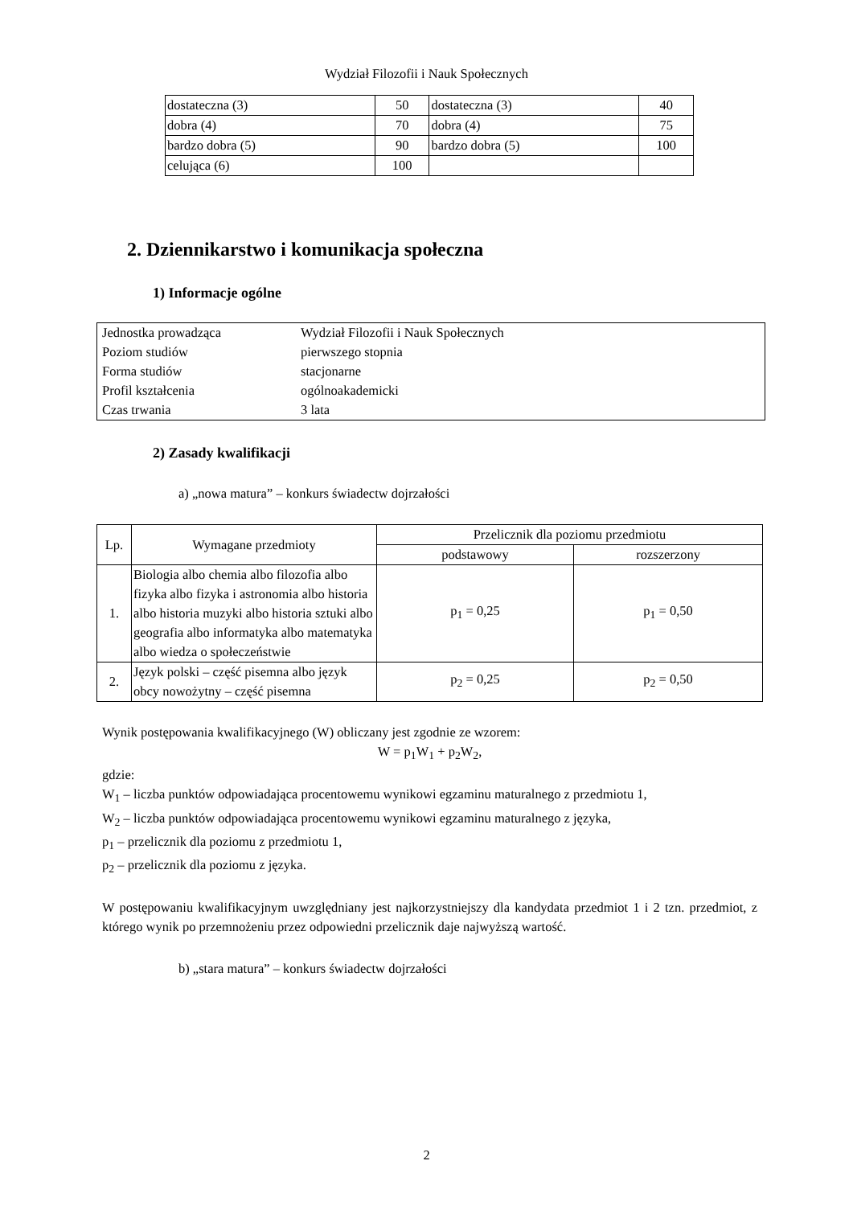Wydział Filozofii i Nauk Społecznych
| dostateczna (3) | 50 | dostateczna (3) | 40 |
| dobra (4) | 70 | dobra (4) | 75 |
| bardzo dobra (5) | 90 | bardzo dobra (5) | 100 |
| celująca (6) | 100 | | |
2. Dziennikarstwo i komunikacja społeczna
1) Informacje ogólne
| Jednostka prowadząca | Wydział Filozofii i Nauk Społecznych |
| Poziom studiów | pierwszego stopnia |
| Forma studiów | stacjonarne |
| Profil kształcenia | ogólnoakademicki |
| Czas trwania | 3 lata |
2) Zasady kwalifikacji
a) „nowa matura” – konkurs świadectw dojrzałości
| Lp. | Wymagane przedmioty | Przelicznik dla poziomu przedmiotu | |
| --- | --- | --- | --- |
| | | podstawowy | rozszerzony |
| 1. | Biologia albo chemia albo filozofia albo fizyka albo fizyka i astronomia albo historia albo historia muzyki albo historia sztuki albo geografia albo informatyka albo matematyka albo wiedza o społeczeństwie | p<sub>1</sub> = 0,25 | p<sub>1</sub> = 0,50 |
| 2. | Język polski – część pisemna albo język obcy nowożytny – część pisemna | p<sub>2</sub> = 0,25 | p<sub>2</sub> = 0,50 |
Wynik postępowania kwalifikacyjnego (W) obliczany jest zgodnie ze wzorem:
W = p<sub>1</sub>W<sub>1</sub> + p<sub>2</sub>W<sub>2</sub>,
gdzie:
W<sub>1</sub> – liczba punktów odpowiadająca procentowemu wynikowi egzaminu maturalnego z przedmiotu 1,
W<sub>2</sub> – liczba punktów odpowiadająca procentowemu wynikowi egzaminu maturalnego z języka,
p<sub>1</sub> – przelicznik dla poziomu z przedmiotu 1,
p<sub>2</sub> – przelicznik dla poziomu z języka.
W postępowaniu kwalifikacyjnym uwzględniany jest najkorzystniejszy dla kandydata przedmiot 1 i 2 tzn. przedmiot, z którego wynik po przemnożeniu przez odpowiedni przelicznik daje najwyższą wartość.
b) „stara matura” – konkurs świadectw dojrzałości
2